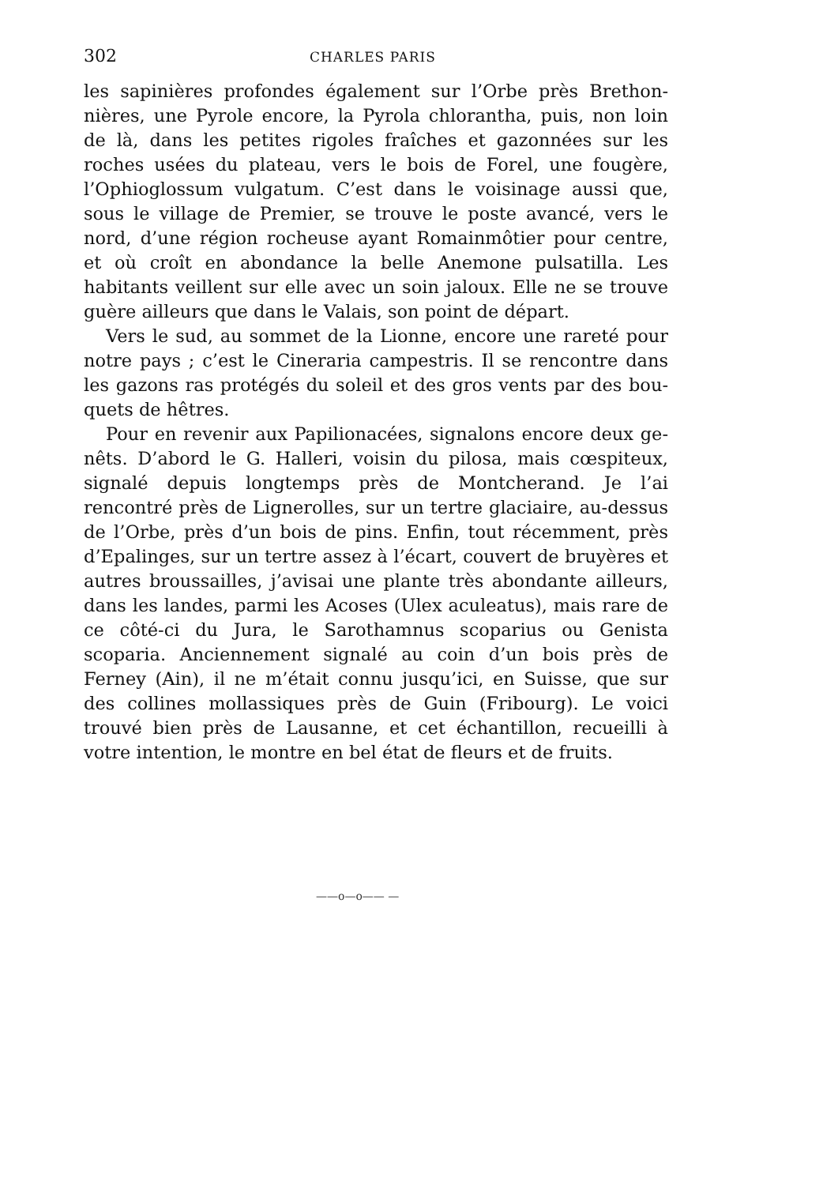302 CHARLES PARIS
les sapinières profondes également sur l’Orbe près Brethon­nières, une Pyrole encore, la Pyrola chlorantha, puis, non loin de là, dans les petites rigoles fraîches et gazonnées sur les roches usées du plateau, vers le bois de Forel, une fougère, l’Ophio­glossum vulgatum. C’est dans le voisinage aussi que, sous le village de Premier, se trouve le poste avancé, vers le nord, d’une région rocheuse ayant Romainmôtier pour centre, et où croît en abondance la belle Anemone pulsatilla. Les habitants veillent sur elle avec un soin jaloux. Elle ne se trouve guère ailleurs que dans le Valais, son point de départ.
Vers le sud, au sommet de la Lionne, encore une rareté pour notre pays ; c’est le Cineraria campestris. Il se rencontre dans les gazons ras protégés du soleil et des gros vents par des bou­quets de hêtres.
Pour en revenir aux Papilionacées, signalons encore deux ge­nêts. D’abord le G. Halleri, voisin du pilosa, mais cœspiteux, signalé depuis longtemps près de Montcherand. Je l’ai rencontré près de Lignerolles, sur un tertre glaciaire, au-dessus de l’Orbe, près d’un bois de pins. Enfin, tout récemment, près d’Epalinges, sur un tertre assez à l’écart, couvert de bruyères et autres broussailles, j’avisai une plante très abondante ailleurs, dans les landes, parmi les Acoses (Ulex aculeatus), mais rare de ce côté-ci du Jura, le Sarothamnus scoparius ou Genista scoparia. Anciennement signalé au coin d’un bois près de Ferney (Ain), il ne m’était connu jusqu’ici, en Suisse, que sur des collines mollassiques près de Guin (Fribourg). Le voici trouvé bien près de Lausanne, et cet échantillon, recueilli à votre intention, le montre en bel état de fleurs et de fruits.
——o—o—— —